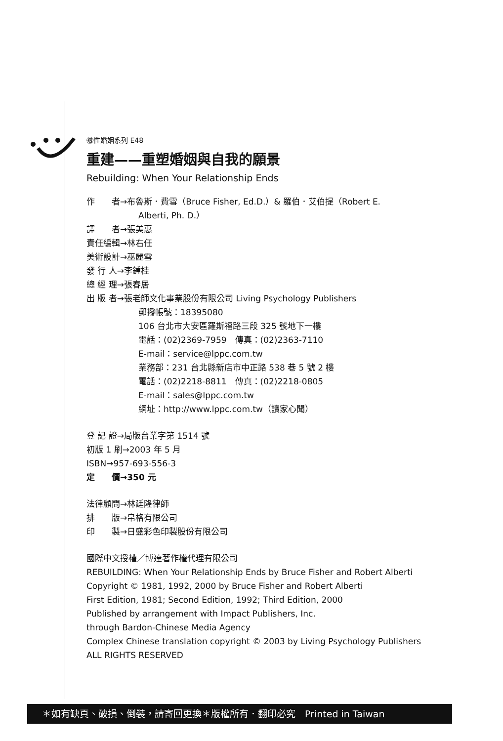㊜性婚姻系列 E48
重建——重塑婚姻與自我的願景
Rebuilding: When Your Relationship Ends
作　　者→布魯斯．費雪（Bruce Fisher, Ed.D.）& 羅伯．艾伯提（Robert E.
Alberti, Ph. D.）
譯　　者→張美惠
責任編輯→林右任
美術設計→巫麗雪
發 行 人→李鍾桂
總 經 理→張春居
出 版 者→張老師文化事業股份有限公司 Living Psychology Publishers
郵撥帳號：18395080
106 台北市大安區羅斯福路三段 325 號地下一樓
電話：(02)2369-7959　傳真：(02)2363-7110
E-mail：service@lppc.com.tw
業務部：231 台北縣新店市中正路 538 巷 5 號 2 樓
電話：(02)2218-8811　傳真：(02)2218-0805
E-mail：sales@lppc.com.tw
網址：http://www.lppc.com.tw（讀家心聞）
登 記 證→局版台業字第 1514 號
初版 1 刷→2003 年 5 月
ISBN→957-693-556-3
定　　價→350 元
法律顧問→林廷隆律師
排　　版→帛格有限公司
印　　製→日盛彩色印製股份有限公司
國際中文授權／博達著作權代理有限公司
REBUILDING: When Your Relationship Ends by Bruce Fisher and Robert Alberti
Copyright © 1981, 1992, 2000 by Bruce Fisher and Robert Alberti
First Edition, 1981; Second Edition, 1992; Third Edition, 2000
Published by arrangement with Impact Publishers, Inc.
through Bardon-Chinese Media Agency
Complex Chinese translation copyright © 2003 by Living Psychology Publishers
ALL RIGHTS RESERVED
＊如有缺頁、破損、倒裝，請寄回更換＊版權所有．翻印必究　Printed in Taiwan